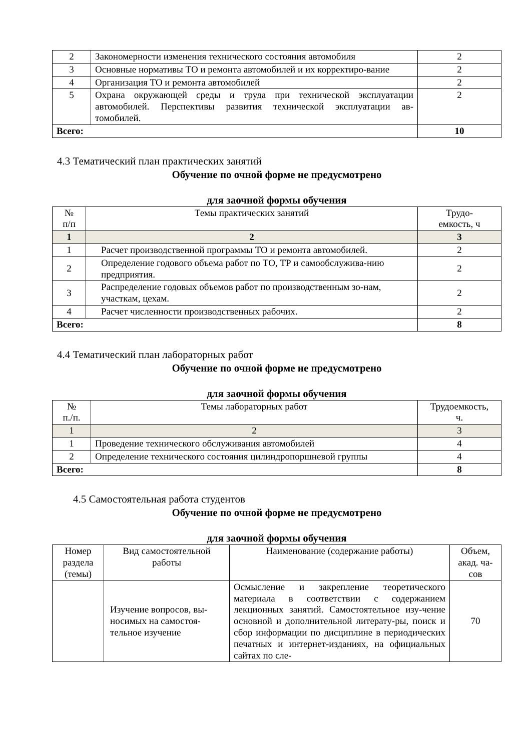| 2 | Закономерности изменения технического состояния автомобиля | 2 |
| 3 | Основные нормативы ТО и ремонта автомобилей и их корректиро-вание | 2 |
| 4 | Организация ТО и ремонта автомобилей | 2 |
| 5 | Охрана окружающей среды и труда при технической эксплуатации автомобилей. Перспективы развития технической эксплуатации ав-томобилей. | 2 |
| Всего: | | 10 |
4.3 Тематический план практических занятий
Обучение по очной форме не предусмотрено
для заочной формы обучения
| № п/п | Темы практических занятий | Трудо- емкость, ч |
| --- | --- | --- |
| 1 | 2 | 3 |
| 1 | Расчет производственной программы ТО и ремонта автомобилей. | 2 |
| 2 | Определение годового объема работ по ТО, ТР и самообслужива-нию предприятия. | 2 |
| 3 | Распределение годовых объемов работ по производственным зо-нам, участкам, цехам. | 2 |
| 4 | Расчет численности производственных рабочих. | 2 |
| Всего: | | 8 |
4.4 Тематический план лабораторных работ
Обучение по очной форме не предусмотрено
для заочной формы обучения
| № п./п. | Темы лабораторных работ | Трудоемкость, ч. |
| --- | --- | --- |
| 1 | 2 | 3 |
| 1 | Проведение технического обслуживания автомобилей | 4 |
| 2 | Определение технического состояния цилиндропоршневой группы | 4 |
| Всего: | | 8 |
4.5 Самостоятельная работа студентов
Обучение по очной форме не предусмотрено
для заочной формы обучения
| Номер раздела (темы) | Вид самостоятельной работы | Наименование (содержание работы) | Объем, акад. ча-сов |
| --- | --- | --- | --- |
| | Изучение вопросов, вы-носимых на самостоя-тельное изучение | Осмысление и закрепление теоретического материала в соответствии с содержанием лекционных занятий. Самостоятельное изу-чение основной и дополнительной литерату-ры, поиск и сбор информации по дисциплине в периодических печатных и интернет-изданиях, на официальных сайтах по сле- | 70 |